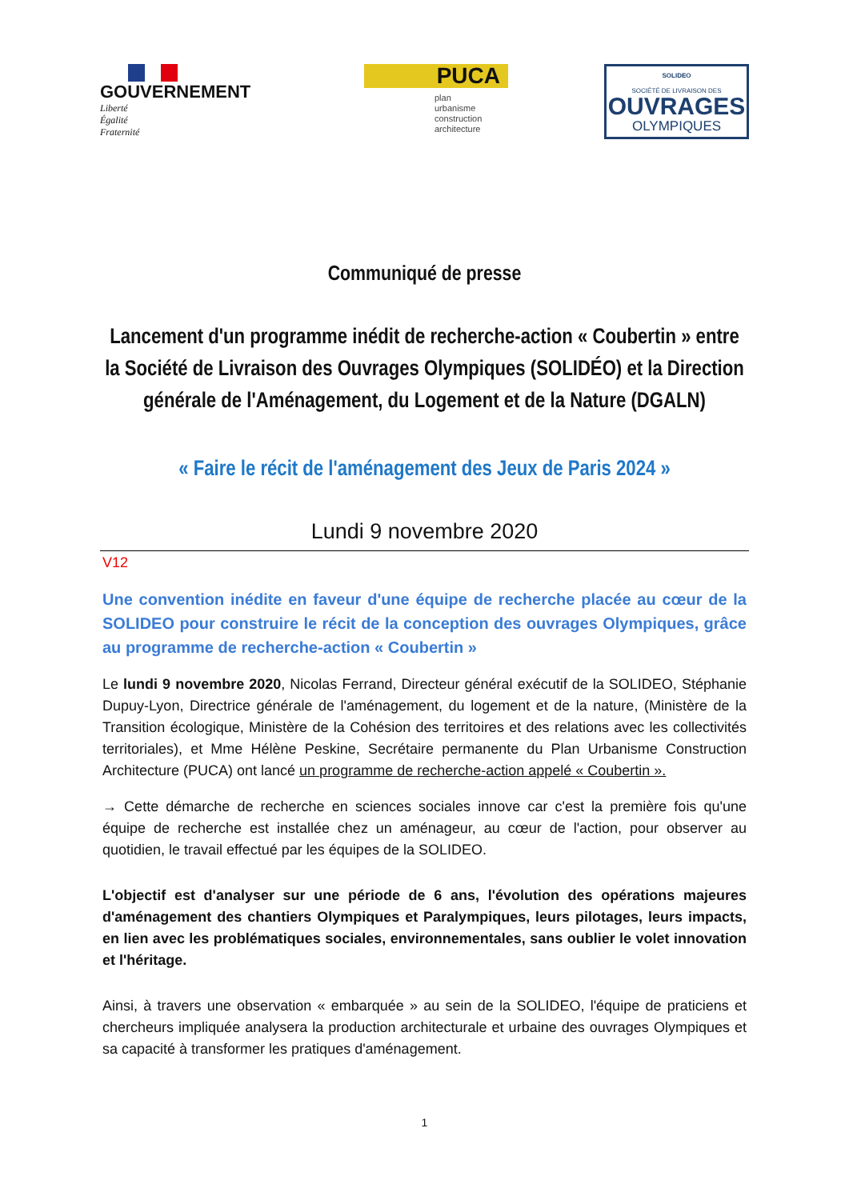GOUVERNEMENT
Liberté
Égalité
Fraternité
PUCA
plan
urbanisme
construction
architecture
SOLIDEO
SOCIÉTÉ DE LIVRAISON DES
OUVRAGES
OLYMPIQUES
Communiqué de presse
Lancement d'un programme inédit de recherche-action « Coubertin » entre la Société de Livraison des Ouvrages Olympiques (SOLIDÉO) et la Direction générale de l'Aménagement, du Logement et de la Nature (DGALN)
« Faire le récit de l'aménagement des Jeux de Paris 2024 »
Lundi 9 novembre 2020
V12
Une convention inédite en faveur d'une équipe de recherche placée au cœur de la SOLIDEO pour construire le récit de la conception des ouvrages Olympiques, grâce au programme de recherche-action « Coubertin »
Le lundi 9 novembre 2020, Nicolas Ferrand, Directeur général exécutif de la SOLIDEO, Stéphanie Dupuy-Lyon, Directrice générale de l'aménagement, du logement et de la nature, (Ministère de la Transition écologique, Ministère de la Cohésion des territoires et des relations avec les collectivités territoriales), et Mme Hélène Peskine, Secrétaire permanente du Plan Urbanisme Construction Architecture (PUCA) ont lancé un programme de recherche-action appelé « Coubertin ».
→ Cette démarche de recherche en sciences sociales innove car c'est la première fois qu'une équipe de recherche est installée chez un aménageur, au cœur de l'action, pour observer au quotidien, le travail effectué par les équipes de la SOLIDEO.
L'objectif est d'analyser sur une période de 6 ans, l'évolution des opérations majeures d'aménagement des chantiers Olympiques et Paralympiques, leurs pilotages, leurs impacts, en lien avec les problématiques sociales, environnementales, sans oublier le volet innovation et l'héritage.
Ainsi, à travers une observation « embarquée » au sein de la SOLIDEO, l'équipe de praticiens et chercheurs impliquée analysera la production architecturale et urbaine des ouvrages Olympiques et sa capacité à transformer les pratiques d'aménagement.
1